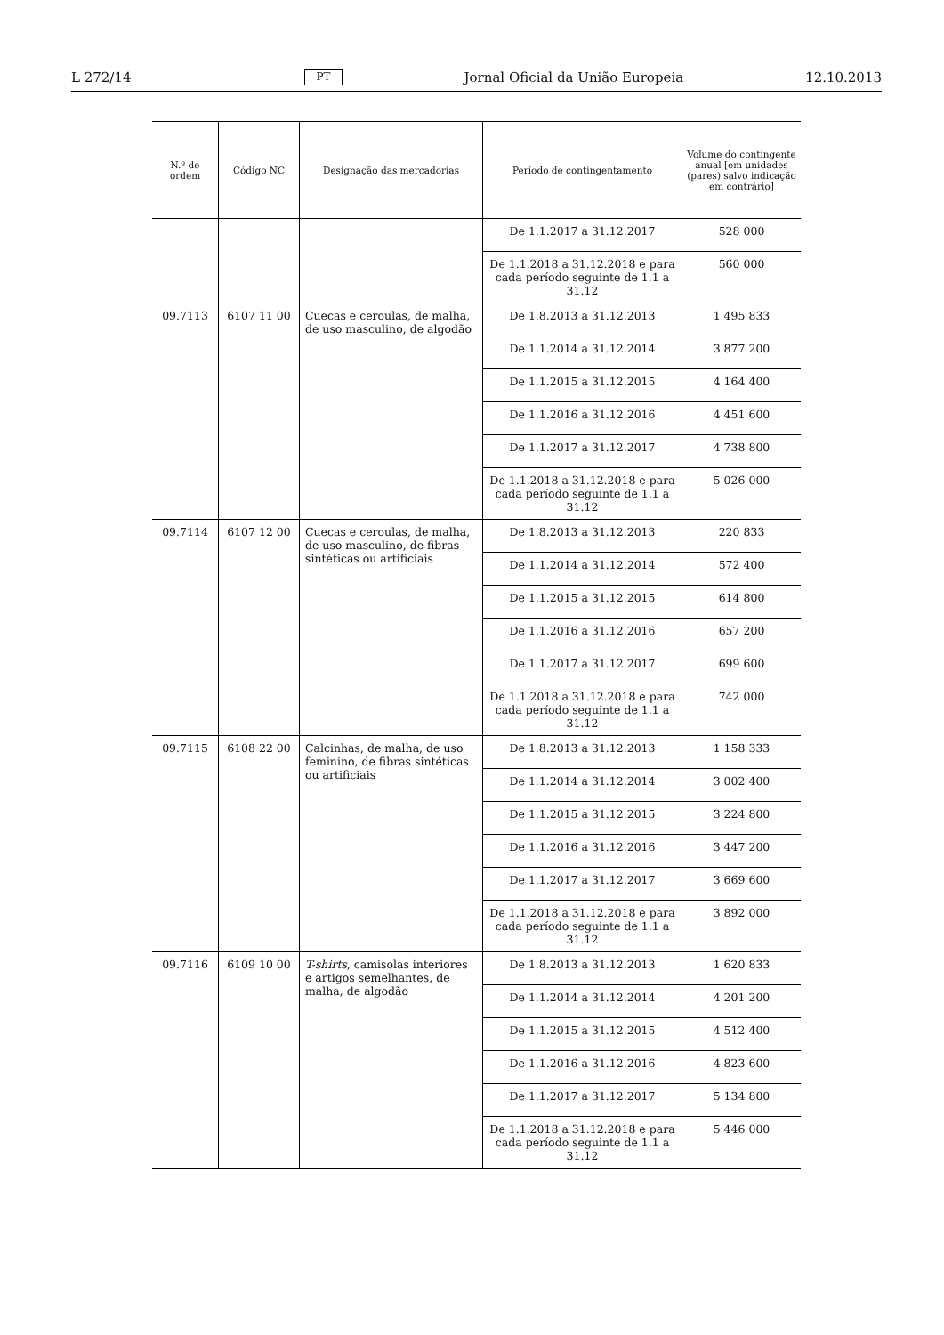L 272/14 PT Jornal Oficial da União Europeia 12.10.2013
| N.º de ordem | Código NC | Designação das mercadorias | Período de contingentamento | Volume do contingente anual [em unidades (pares) salvo indicação em contrário] |
| --- | --- | --- | --- | --- |
| | | | De 1.1.2017 a 31.12.2017 | 528 000 |
| | | | De 1.1.2018 a 31.12.2018 e para cada período seguinte de 1.1 a 31.12 | 560 000 |
| 09.7113 | 6107 11 00 | Cuecas e ceroulas, de malha, de uso masculino, de algodão | De 1.8.2013 a 31.12.2013 | 1 495 833 |
| | | | De 1.1.2014 a 31.12.2014 | 3 877 200 |
| | | | De 1.1.2015 a 31.12.2015 | 4 164 400 |
| | | | De 1.1.2016 a 31.12.2016 | 4 451 600 |
| | | | De 1.1.2017 a 31.12.2017 | 4 738 800 |
| | | | De 1.1.2018 a 31.12.2018 e para cada período seguinte de 1.1 a 31.12 | 5 026 000 |
| 09.7114 | 6107 12 00 | Cuecas e ceroulas, de malha, de uso masculino, de fibras sintéticas ou artificiais | De 1.8.2013 a 31.12.2013 | 220 833 |
| | | | De 1.1.2014 a 31.12.2014 | 572 400 |
| | | | De 1.1.2015 a 31.12.2015 | 614 800 |
| | | | De 1.1.2016 a 31.12.2016 | 657 200 |
| | | | De 1.1.2017 a 31.12.2017 | 699 600 |
| | | | De 1.1.2018 a 31.12.2018 e para cada período seguinte de 1.1 a 31.12 | 742 000 |
| 09.7115 | 6108 22 00 | Calcinhas, de malha, de uso feminino, de fibras sintéticas ou artificiais | De 1.8.2013 a 31.12.2013 | 1 158 333 |
| | | | De 1.1.2014 a 31.12.2014 | 3 002 400 |
| | | | De 1.1.2015 a 31.12.2015 | 3 224 800 |
| | | | De 1.1.2016 a 31.12.2016 | 3 447 200 |
| | | | De 1.1.2017 a 31.12.2017 | 3 669 600 |
| | | | De 1.1.2018 a 31.12.2018 e para cada período seguinte de 1.1 a 31.12 | 3 892 000 |
| 09.7116 | 6109 10 00 | T-shirts , camisolas interiores e artigos semelhantes, de malha, de algodão | De 1.8.2013 a 31.12.2013 | 1 620 833 |
| | | | De 1.1.2014 a 31.12.2014 | 4 201 200 |
| | | | De 1.1.2015 a 31.12.2015 | 4 512 400 |
| | | | De 1.1.2016 a 31.12.2016 | 4 823 600 |
| | | | De 1.1.2017 a 31.12.2017 | 5 134 800 |
| | | | De 1.1.2018 a 31.12.2018 e para cada período seguinte de 1.1 a 31.12 | 5 446 000 |